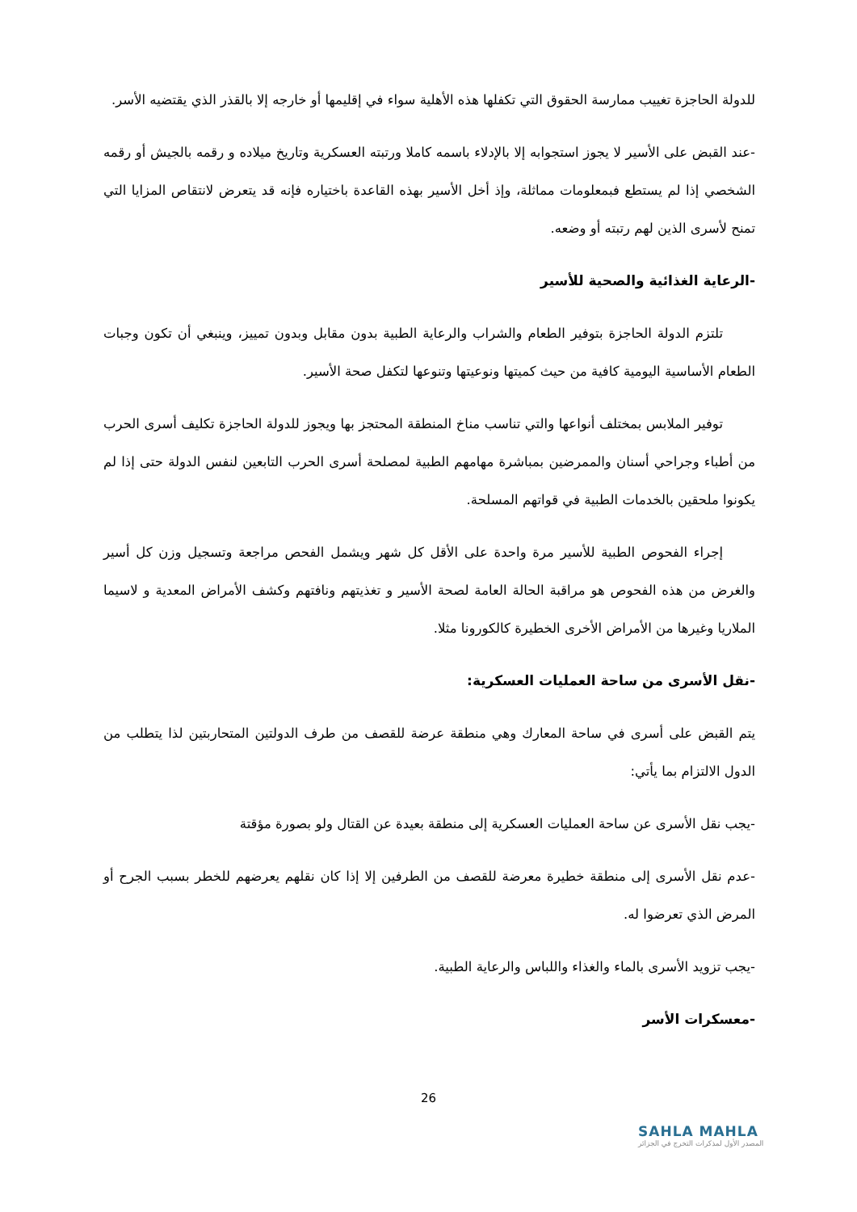للدولة الحاجزة تغييب ممارسة الحقوق التي تكفلها هذه الأهلية سواء في إقليمها أو خارجه إلا بالقذر الذي يقتضيه الأسر.
-عند القبض على الأسير لا يجوز استجوابه إلا بالإدلاء باسمه كاملا ورتبته العسكرية وتاريخ ميلاده و رقمه بالجيش أو رقمه الشخصي إذا لم يستطع فبمعلومات مماثلة، وإذ أخل الأسير بهذه القاعدة باختياره فإنه قد يتعرض لانتقاص المزايا التي تمنح لأسرى الذين لهم رتبته أو وضعه.
-الرعاية الغذائية والصحية للأسير
تلتزم الدولة الحاجزة بتوفير الطعام والشراب والرعاية الطبية بدون مقابل وبدون تمييز، وينبغي أن تكون وجبات الطعام الأساسية اليومية كافية من حيث كميتها ونوعيتها وتنوعها لتكفل صحة الأسير.
توفير الملابس بمختلف أنواعها والتي تناسب مناخ المنطقة المحتجز بها ويجوز للدولة الحاجزة تكليف أسرى الحرب من أطباء وجراحي أسنان والممرضين بمباشرة مهامهم الطبية لمصلحة أسرى الحرب التابعين لنفس الدولة حتى إذا لم يكونوا ملحقين بالخدمات الطبية في قواتهم المسلحة.
إجراء الفحوص الطبية للأسير مرة واحدة على الأقل كل شهر ويشمل الفحص مراجعة وتسجيل وزن كل أسير والغرض من هذه الفحوص هو مراقبة الحالة العامة لصحة الأسير و تغذيتهم ونافتهم وكشف الأمراض المعدية و لاسيما الملاريا وغيرها من الأمراض الأخرى الخطيرة كالكورونا مثلا.
-نقل الأسرى من ساحة العمليات العسكرية:
يتم القبض على أسرى في ساحة المعارك وهي منطقة عرضة للقصف من طرف الدولتين المتحاربتين لذا يتطلب من الدول الالتزام بما يأتي:
-يجب نقل الأسرى عن ساحة العمليات العسكرية إلى منطقة بعيدة عن القتال ولو بصورة مؤقتة
-عدم نقل الأسرى إلى منطقة خطيرة معرضة للقصف من الطرفين إلا إذا كان نقلهم يعرضهم للخطر بسبب الجرح أو المرض الذي تعرضوا له.
-يجب تزويد الأسرى بالماء والغذاء واللباس والرعاية الطبية.
-معسكرات الأسر
26
SAHLA MAHLA
المصدر الأول لمذكرات التخرج في الجزائر